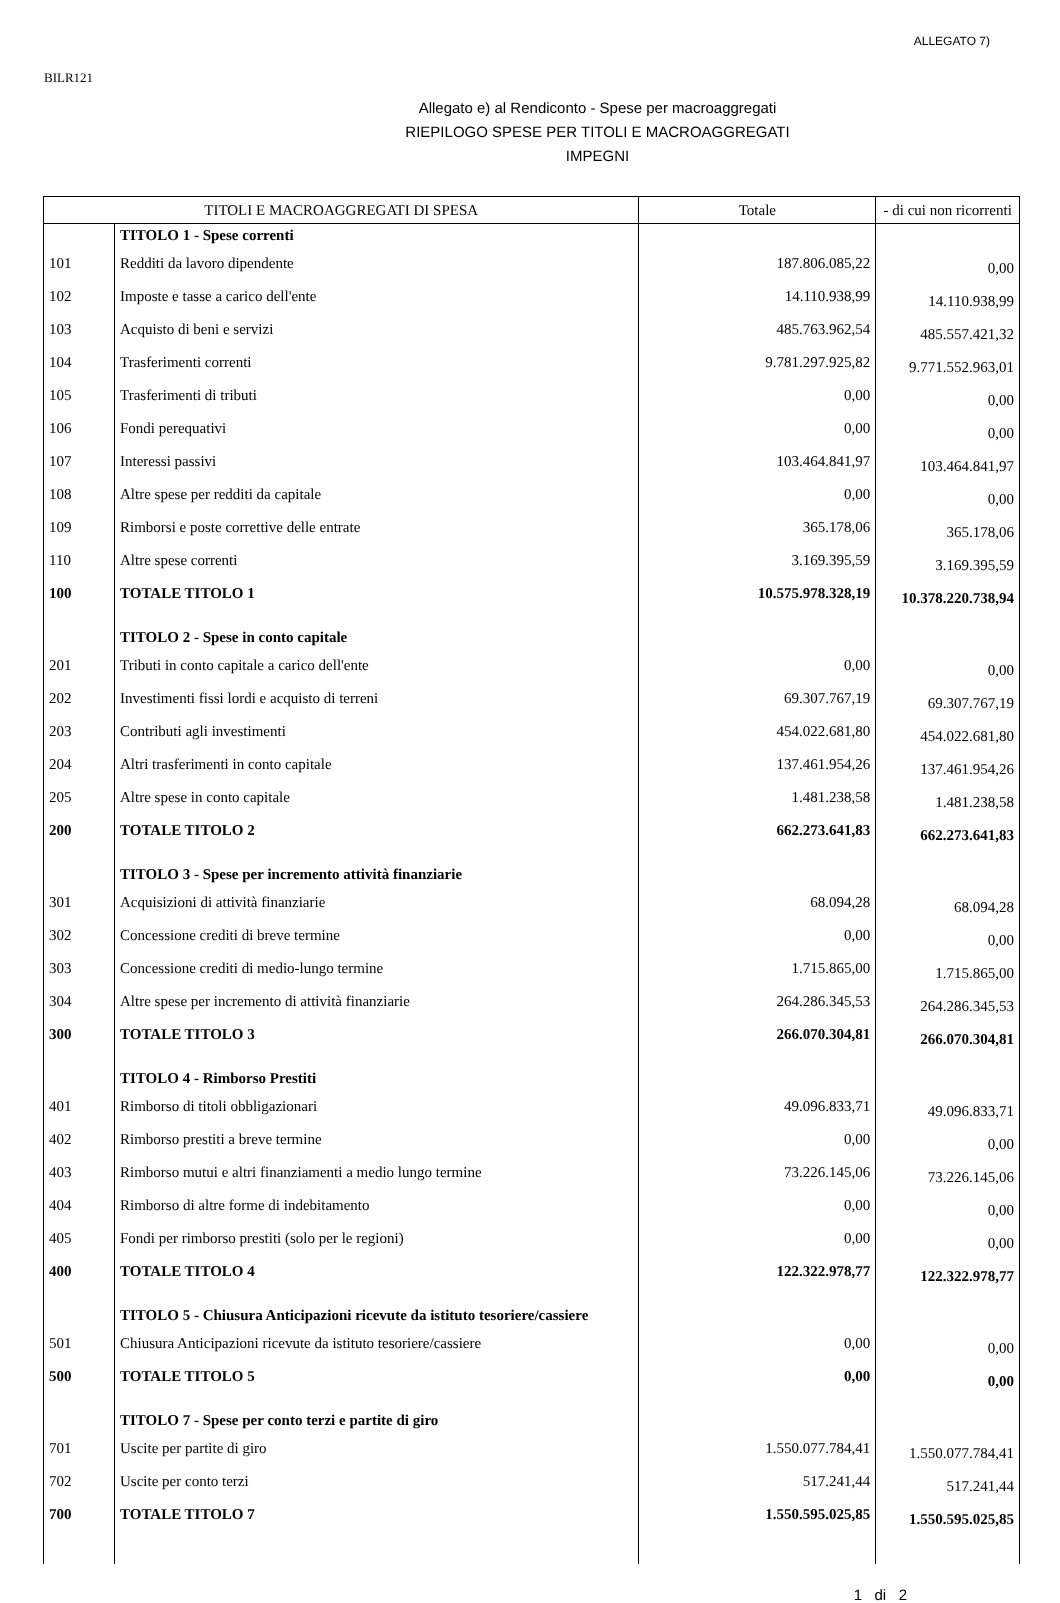ALLEGATO 7)
BILR121
Allegato e) al Rendiconto - Spese per macroaggregati
RIEPILOGO SPESE PER TITOLI E MACROAGGREGATI
IMPEGNI
| TITOLI E MACROAGGREGATI DI SPESA | | Totale | - di cui non ricorrenti |
| --- | --- | --- | --- |
| | TITOLO 1 - Spese correnti | | |
| 101 | Redditi da lavoro dipendente | 187.806.085,22 | 0,00 |
| 102 | Imposte e tasse a carico dell'ente | 14.110.938,99 | 14.110.938,99 |
| 103 | Acquisto di beni e servizi | 485.763.962,54 | 485.557.421,32 |
| 104 | Trasferimenti correnti | 9.781.297.925,82 | 9.771.552.963,01 |
| 105 | Trasferimenti di tributi | 0,00 | 0,00 |
| 106 | Fondi perequativi | 0,00 | 0,00 |
| 107 | Interessi passivi | 103.464.841,97 | 103.464.841,97 |
| 108 | Altre spese per redditi da capitale | 0,00 | 0,00 |
| 109 | Rimborsi e poste correttive delle entrate | 365.178,06 | 365.178,06 |
| 110 | Altre spese correnti | 3.169.395,59 | 3.169.395,59 |
| 100 | TOTALE TITOLO 1 | 10.575.978.328,19 | 10.378.220.738,94 |
| | TITOLO 2 - Spese in conto capitale | | |
| 201 | Tributi in conto capitale a carico dell'ente | 0,00 | 0,00 |
| 202 | Investimenti fissi lordi e acquisto di terreni | 69.307.767,19 | 69.307.767,19 |
| 203 | Contributi agli investimenti | 454.022.681,80 | 454.022.681,80 |
| 204 | Altri trasferimenti in conto capitale | 137.461.954,26 | 137.461.954,26 |
| 205 | Altre spese in conto capitale | 1.481.238,58 | 1.481.238,58 |
| 200 | TOTALE TITOLO 2 | 662.273.641,83 | 662.273.641,83 |
| | TITOLO 3 - Spese per incremento attività finanziarie | | |
| 301 | Acquisizioni di attività finanziarie | 68.094,28 | 68.094,28 |
| 302 | Concessione crediti di breve termine | 0,00 | 0,00 |
| 303 | Concessione crediti di medio-lungo termine | 1.715.865,00 | 1.715.865,00 |
| 304 | Altre spese per incremento di attività finanziarie | 264.286.345,53 | 264.286.345,53 |
| 300 | TOTALE TITOLO 3 | 266.070.304,81 | 266.070.304,81 |
| | TITOLO 4 - Rimborso Prestiti | | |
| 401 | Rimborso di titoli obbligazionari | 49.096.833,71 | 49.096.833,71 |
| 402 | Rimborso prestiti a breve termine | 0,00 | 0,00 |
| 403 | Rimborso mutui e altri finanziamenti a medio lungo termine | 73.226.145,06 | 73.226.145,06 |
| 404 | Rimborso di altre forme di indebitamento | 0,00 | 0,00 |
| 405 | Fondi per rimborso prestiti (solo per le regioni) | 0,00 | 0,00 |
| 400 | TOTALE TITOLO 4 | 122.322.978,77 | 122.322.978,77 |
| | TITOLO 5 - Chiusura Anticipazioni ricevute da istituto tesoriere/cassiere | | |
| 501 | Chiusura Anticipazioni ricevute da istituto tesoriere/cassiere | 0,00 | 0,00 |
| 500 | TOTALE TITOLO 5 | 0,00 | 0,00 |
| | TITOLO 7 - Spese per conto terzi e partite di giro | | |
| 701 | Uscite per partite di giro | 1.550.077.784,41 | 1.550.077.784,41 |
| 702 | Uscite per conto terzi | 517.241,44 | 517.241,44 |
| 700 | TOTALE TITOLO 7 | 1.550.595.025,85 | 1.550.595.025,85 |
1 di 2